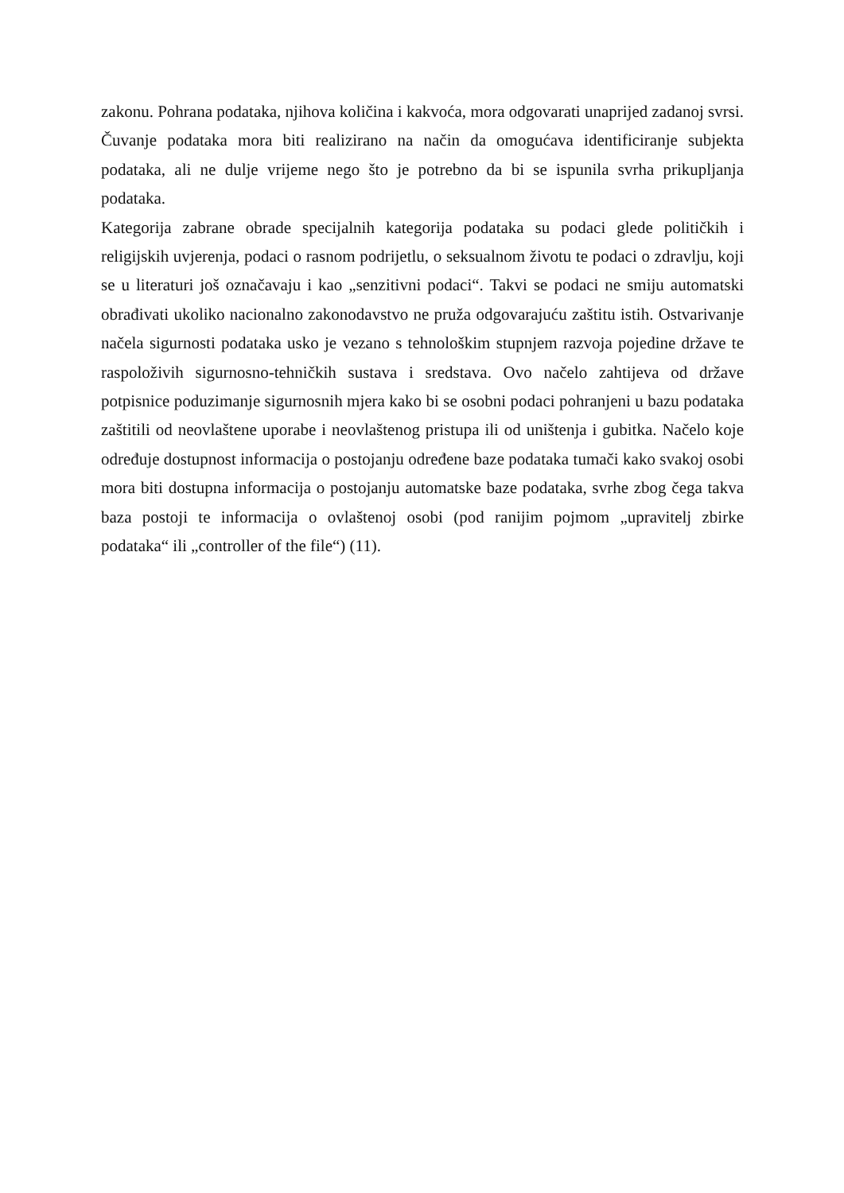zakonu. Pohrana podataka, njihova količina i kakvoća, mora odgovarati unaprijed zadanoj svrsi. Čuvanje podataka mora biti realizirano na način da omogućava identificiranje subjekta podataka, ali ne dulje vrijeme nego što je potrebno da bi se ispunila svrha prikupljanja podataka.
Kategorija zabrane obrade specijalnih kategorija podataka su podaci glede političkih i religijskih uvjerenja, podaci o rasnom podrijetlu, o seksualnom životu te podaci o zdravlju, koji se u literaturi još označavaju i kao „senzitivni podaci“. Takvi se podaci ne smiju automatski obrađivati ukoliko nacionalno zakonodavstvo ne pruža odgovarajuću zaštitu istih. Ostvarivanje načela sigurnosti podataka usko je vezano s tehnološkim stupnjem razvoja pojedine države te raspoloživih sigurnosno-tehničkih sustava i sredstava. Ovo načelo zahtijeva od države potpisnice poduzimanje sigurnosnih mjera kako bi se osobni podaci pohranjeni u bazu podataka zaštitili od neovlaštene uporabe i neovlaštenog pristupa ili od uništenja i gubitka. Načelo koje određuje dostupnost informacija o postojanju određene baze podataka tumači kako svakoj osobi mora biti dostupna informacija o postojanju automatske baze podataka, svrhe zbog čega takva baza postoji te informacija o ovlaštenoj osobi (pod ranijim pojmom „upravitelj zbirke podataka“ ili „controller of the file“) (11).